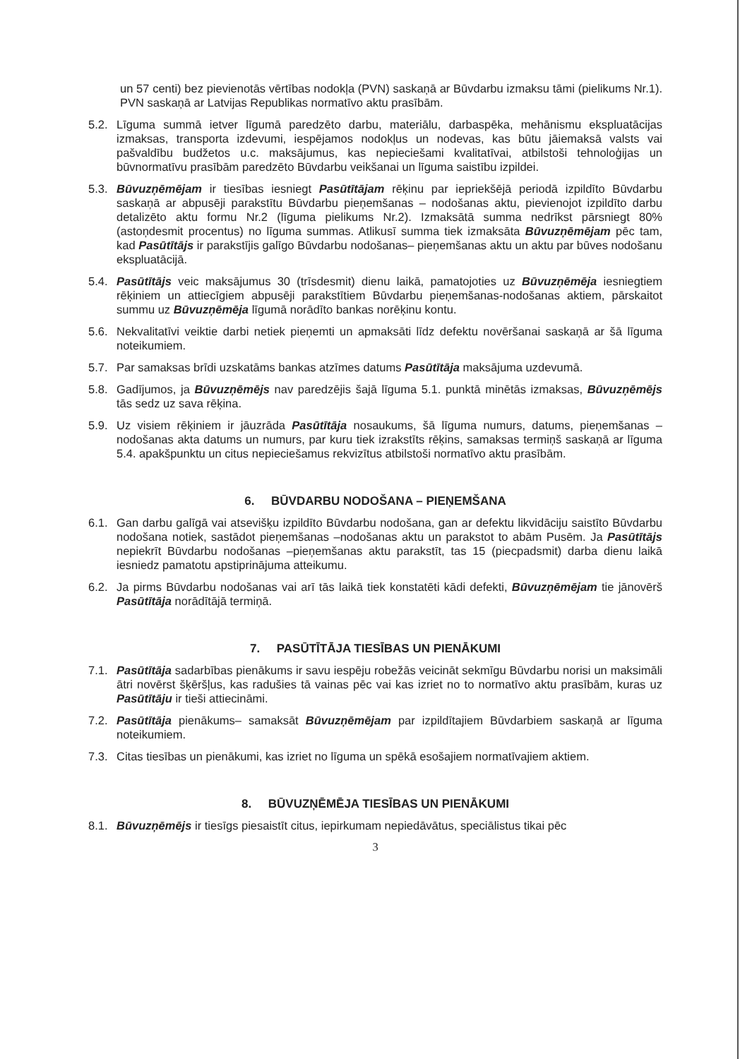un 57 centi) bez pievienotās vērtības nodokļa (PVN) saskaņā ar Būvdarbu izmaksu tāmi (pielikums Nr.1). PVN saskaņā ar Latvijas Republikas normatīvo aktu prasībām.
5.2. Līguma summā ietver līgumā paredzēto darbu, materiālu, darbaspēka, mehānismu ekspluatācijas izmaksas, transporta izdevumi, iespējamos nodokļus un nodevas, kas būtu jāiemaksā valsts vai pašvaldību budžetos u.c. maksājumus, kas nepieciešami kvalitatīvai, atbilstoši tehnoloģijas un būvnormatīvu prasībām paredzēto Būvdarbu veikšanai un līguma saistību izpildei.
5.3. Būvuzņēmējam ir tiesības iesniegt Pasūtītājam rēķinu par iepriekšējā periodā izpildīto Būvdarbu saskaņā ar abpusēji parakstītu Būvdarbu pieņemšanas – nodošanas aktu, pievienojot izpildīto darbu detalizēto aktu formu Nr.2 (līguma pielikums Nr.2). Izmaksātā summa nedrīkst pārsniegt 80% (astoņdesmit procentus) no līguma summas. Atlikusī summa tiek izmaksāta Būvuzņēmējam pēc tam, kad Pasūtītājs ir parakstījis galīgo Būvdarbu nodošanas– pieņemšanas aktu un aktu par būves nodošanu ekspluatācijā.
5.4. Pasūtītājs veic maksājumus 30 (trīsdesmit) dienu laikā, pamatojoties uz Būvuzņēmēja iesniegtiem rēķiniem un attiecīgiem abpusēji parakstītiem Būvdarbu pieņemšanas-nodošanas aktiem, pārskaitot summu uz Būvuzņēmēja līgumā norādīto bankas norēķinu kontu.
5.6. Nekvalitatīvi veiktie darbi netiek pieņemti un apmaksāti līdz defektu novēršanai saskaņā ar šā līguma noteikumiem.
5.7. Par samaksas brīdi uzskatāms bankas atzīmes datums Pasūtītāja maksājuma uzdevumā.
5.8. Gadījumos, ja Būvuzņēmējs nav paredzējis šajā līguma 5.1. punktā minētās izmaksas, Būvuzņēmējs tās sedz uz sava rēķina.
5.9. Uz visiem rēķiniem ir jāuzrāda Pasūtītāja nosaukums, šā līguma numurs, datums, pieņemšanas –nodošanas akta datums un numurs, par kuru tiek izrakstīts rēķins, samaksas termiņš saskaņā ar līguma 5.4. apakšpunktu un citus nepieciešamus rekvizītus atbilstoši normatīvo aktu prasībām.
6. BŪVDARBU NODOŠANA – PIEŅEMŠANA
6.1. Gan darbu galīgā vai atsevišķu izpildīto Būvdarbu nodošana, gan ar defektu likvidāciju saistīto Būvdarbu nodošana notiek, sastādot pieņemšanas –nodošanas aktu un parakstot to abām Pusēm. Ja Pasūtītājs nepiekrīt Būvdarbu nodošanas –pieņemšanas aktu parakstīt, tas 15 (piecpadsmit) darba dienu laikā iesniedz pamatotu apstiprinājuma atteikumu.
6.2. Ja pirms Būvdarbu nodošanas vai arī tās laikā tiek konstatēti kādi defekti, Būvuzņēmējam tie jānovērš Pasūtītāja norādītājā termiņā.
7. PASŪTĪTĀJA TIESĪBAS UN PIENĀKUMI
7.1. Pasūtītāja sadarbības pienākums ir savu iespēju robežās veicināt sekmīgu Būvdarbu norisi un maksimāli ātri novērst šķēršļus, kas radušies tā vainas pēc vai kas izriet no to normatīvo aktu prasībām, kuras uz Pasūtītāju ir tieši attiecināmi.
7.2. Pasūtītāja pienākums– samaksāt Būvuzņēmējam par izpildītajiem Būvdarbiem saskaņā ar līguma noteikumiem.
7.3. Citas tiesības un pienākumi, kas izriet no līguma un spēkā esošajiem normatīvajiem aktiem.
8. BŪVUZŅĒMĒJA TIESĪBAS UN PIENĀKUMI
8.1. Būvuzņēmējs ir tiesīgs piesaistīt citus, iepirkumam nepiedāvātus, speciālistus tikai pēc
3